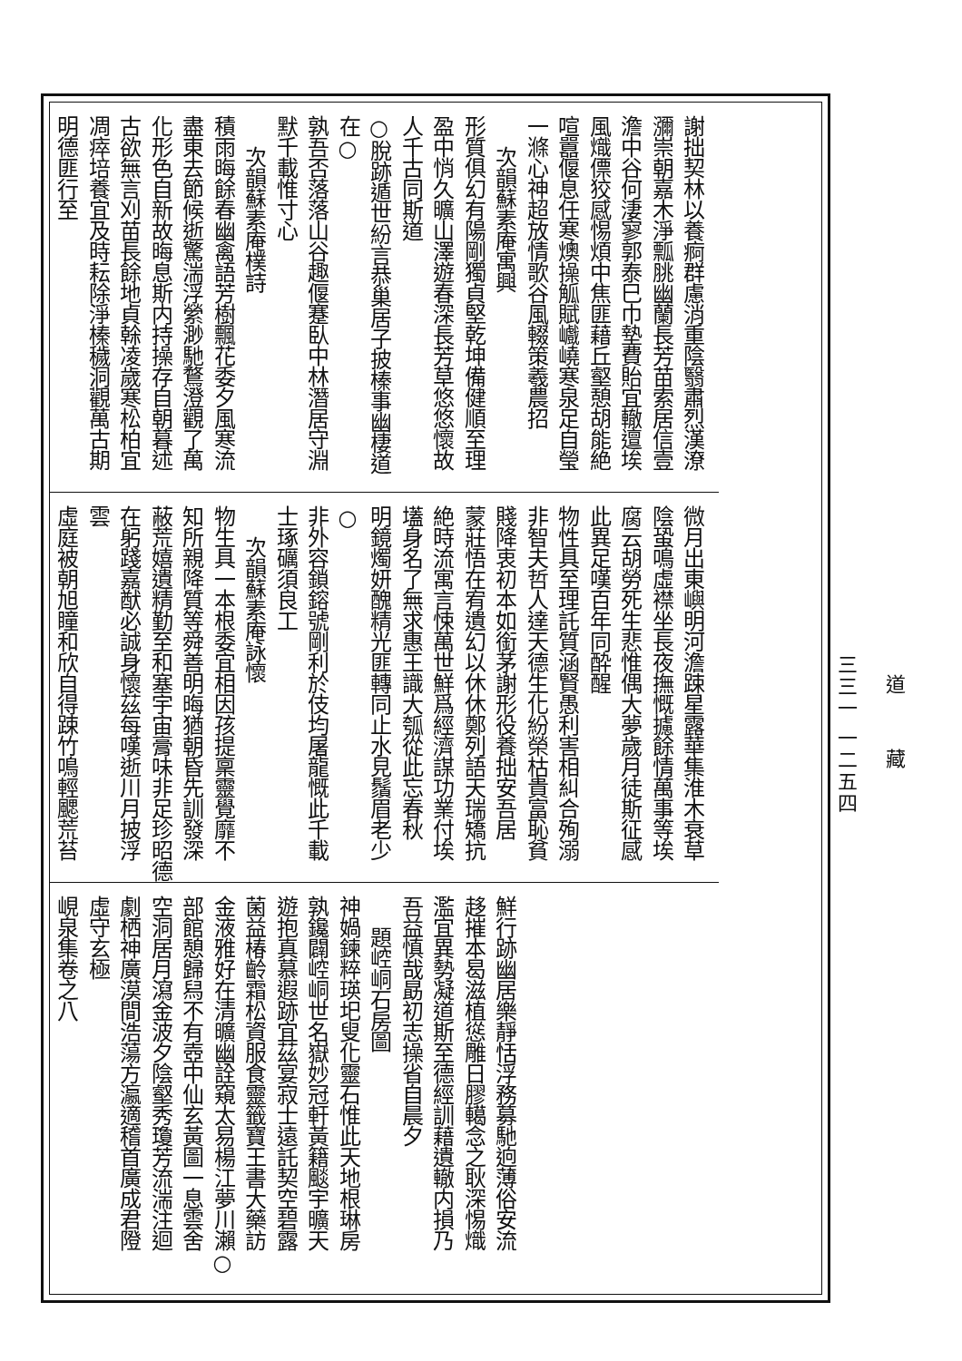道藏
三三一 一二五四
謝拙契林以養痾群慮消重陰翳肅烈漢潦
瀰崇朝嘉木淨瓢朓幽蘭長芳苗索居信壹
澹中谷何淒寥郭泰巳巾墊費貽宜轍邅埃
風熾僄狡感惕煩中焦匪藉丘壑憩胡能絶
喧囂偃息任寒燠操觚賦巇嶢寒泉足自瑩
一滌心神超放情歌谷風輟策羲農招
次韻蘇素庵寓興
形質俱幻有陽剛獨貞堅乾坤備健順至理
盈中悄久曠山澤遊春深長芳草悠悠懷故
人千古同斯道
○脫跡遁世紛言恭巢居子披榛事幽棲道在○
孰吾否落落山谷趣偃蹇臥中林潛居守淵
默千載惟寸心
次韻蘇素庵樸詩
積雨晦餘春幽禽語芳樹飄花委夕風寒流
盡東去節候逝驚湍浮縈渺馳鶩澄觀了萬
化形色自新故晦息斯内持操存自朝暮述
古欲無言刈苗長餘地貞榦凌歲寒松柏宜
凋瘁培養宜及時耘除淨榛穢洞觀萬古期
明德匪行至
微月出東嶼明河澹踈星露華集淮木衰草
陰蛩鳴虛襟坐長夜撫慨攄餘情萬事等埃
腐云胡勞死生悲惟偶大夢歲月徒斯征感
此異足嘆百年同酔醒
物性具至理託質涵賢愚利害相糾合殉溺
非智夫哲人達天德生化紛榮枯貴富恥貧
賤降衷初本如銜茅謝形役養拙安吾居
蒙莊悟在宥遺幻以休休鄭列語天瑞矯抗
絶時流寓言悚萬世鮮爲經濟謀功業付埃
壒身名了無求惠王識大瓠從此忘春秋
明鏡燭妍醜精光匪轉同止水見鬚眉老少○
非外容鎖鎔號剛利於伎均屠龍慨此千載
士琢礪須良工
次韻蘇素庵詠懷
物生具一本根委宜相因孩提稟靈覺靡不
知所親降質等舜善明晦猶朝昏先訓發深
蔽荒嬉遺精勤至和塞宇宙膏味非足珍昭德
在躬踐嘉猷必誠身懷茲每嘆逝川月披浮
雲
虛庭被朝旭瞳和欣自得踈竹鳴輕颸荒苔
鮮行跡幽居樂靜恬浮務募馳逈薄俗安流
趍摧本曷滋植慫雕日膠轕念之耿深惕熾
濫宜異勢凝道斯至德經訓藉遺轍内損乃
吾益慎哉勗初志操省自晨夕
題崆峒石房圖
神媧鍊粹瑛圯叟化靈石惟此天地根琳房
孰鑱闢崆峒世名嶽妙冠軒黃籍颷宇曠天
遊抱真慕遐跡宜茲宴寂士遠託契空碧露
菌益椿齡霜松資服食靈籤寶王書大藥訪
金液雅好在清曠幽詮窺太易楊江夢川瀨○
部館憩歸舄不有壺中仙玄黃圖一息雲舍
空洞居月瀉金波夕陰壑秀瓊芳流湍注迴
劇栖神廣漠間浩蕩方瀛適稽首廣成君隥
虛守玄極
峴泉集卷之八